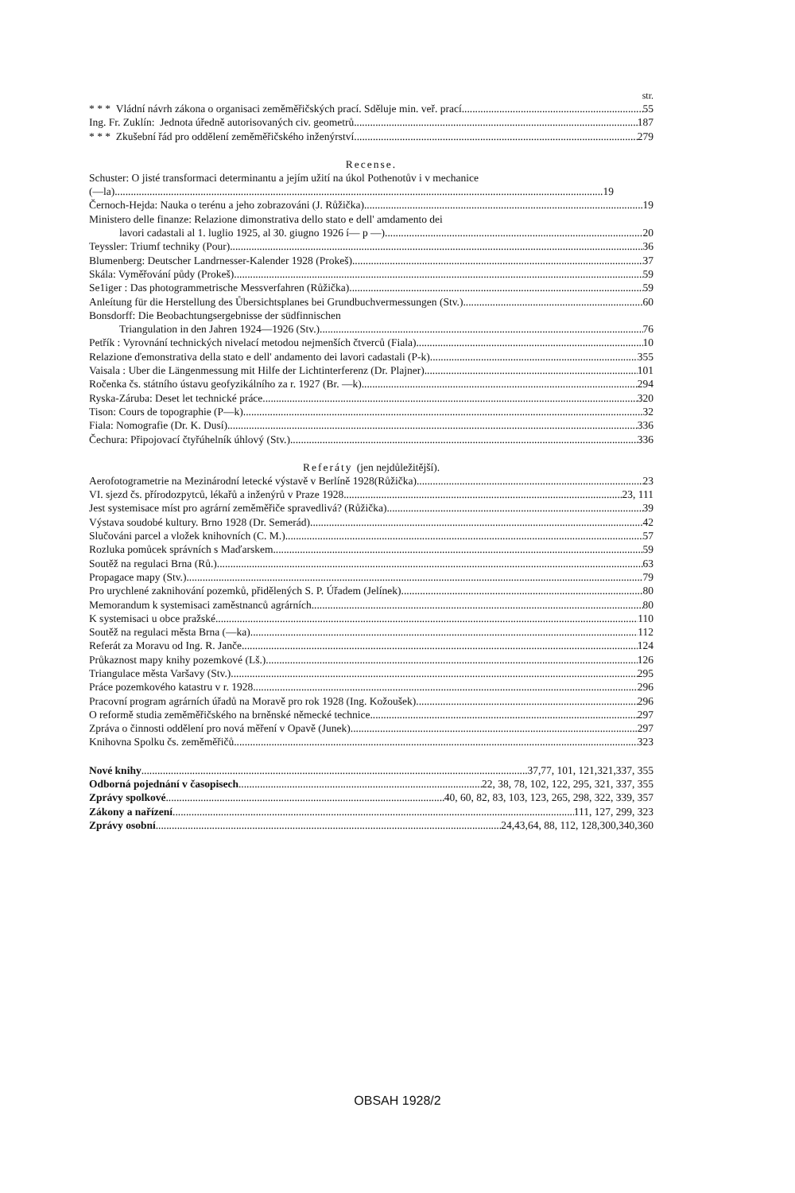str.
* * * Vládní návrh zákona o organisaci zeměměřičských prací. Sděluje min. veř. prací 55
Ing. Fr. Zuklín: Jednota úředně autorisovaných civ. geometrů 187
* * * Zkušební řád pro oddělení zeměměřičského inženýrství 279
Recense.
Schuster: O jisté transformaci determinantu a jejím užití na úkol Pothenotův i v mechanice
(—la) 19
Černoch-Hejda: Nauka o terénu a jeho zobrazováni (J. Růžička) 19
Ministero delle finanze: Relazione dimonstrativa dello stato e dell' amdamento dei
lavori cadastali al 1. luglio 1925, al 30. giugno 1926 í— p —) 20
Teyssler: Triumf techniky (Pour) 36
Blumenberg: Deutscher Landrnesser-Kalender 1928 (Prokeš) 37
Skála: Vyměřování půdy (Prokeš) 59
Se1iger : Das photogrammetrische Messverfahren (Růžička) 59
Anleítung für die Herstellung des Ůbersichtsplanes bei Grundbuchvermessungen (Stv.) 60
Bonsdorff: Die Beobachtungsergebnisse der südfinnischen
Triangulation in den Jahren 1924—1926 (Stv.) 76
Petřík : Vyrovnání technických nivelací metodou nejmenších čtverců (Fiala) 10
Relazione ďemonstrativa della stato e dell' andamento dei lavori cadastali (P-k) 355
Vaisala : Uber die Längenmessung mit Hilfe der Lichtinterferenz (Dr. Plajner) 101
Ročenka čs. státního ústavu geofyzikálního za r. 1927 (Br. —k) 294
Ryska-Záruba: Deset let technické práce 320
Tison: Cours de topographie (P—k) 32
Fiala: Nomografie (Dr. K. Dusí) 336
Čechura: Připojovací čtyřúhelník úhlový (Stv.) 336
Referáty (jen nejdůležitější).
Aerofotogrametrie na Mezinárodní letecké výstavě v Berlíně 1928(Růžička) 23
VI. sjezd čs. přírodozpytců, lékařů a inženýrů v Praze 1928 23, 111
Jest systemisace míst pro agrární zeměměřiče spravedlivá? (Růžička) 39
Výstava soudobé kultury. Brno 1928 (Dr. Semerád) 42
Slučováni parcel a vložek knihovních (C. M.) 57
Rozluka pomůcek správních s Maďarskem 59
Soutěž na regulaci Brna (Rů.) 63
Propagace mapy (Stv.) 79
Pro urychlené zaknihování pozemků, přidělených S. P. Úřadem (Jelínek) 80
Memorandum k systemisaci zaměstnanců agrárních 80
K systemisaci u obce pražské 110
Soutěž na regulaci města Brna (—ka) 112
Referát za Moravu od Ing. R. Janče 124
Průkaznost mapy knihy pozemkové (Lš.) 126
Triangulace města Varšavy (Stv.) 295
Práce pozemkového katastru v r. 1928 296
Pracovní program agrárních úřadů na Moravě pro rok 1928 (Ing. Kožoušek) 296
O reformě studia zeměměřičského na brněnské německé technice 297
Zpráva o činnosti oddělení pro nová měření v Opavě (Junek) 297
Knihovna Spolku čs. zeměměřičů 323
Nové knihy 37,77, 101, 121,321,337, 355
Odborná pojednání v časopisech 22, 38, 78, 102, 122, 295, 321, 337, 355
Zprávy spolkové 40, 60, 82, 83, 103, 123, 265, 298, 322, 339, 357
Zákony a nařízení 111, 127, 299, 323
Zprávy osobní 24,43,64, 88, 112, 128,300,340,360
OBSAH 1928/2